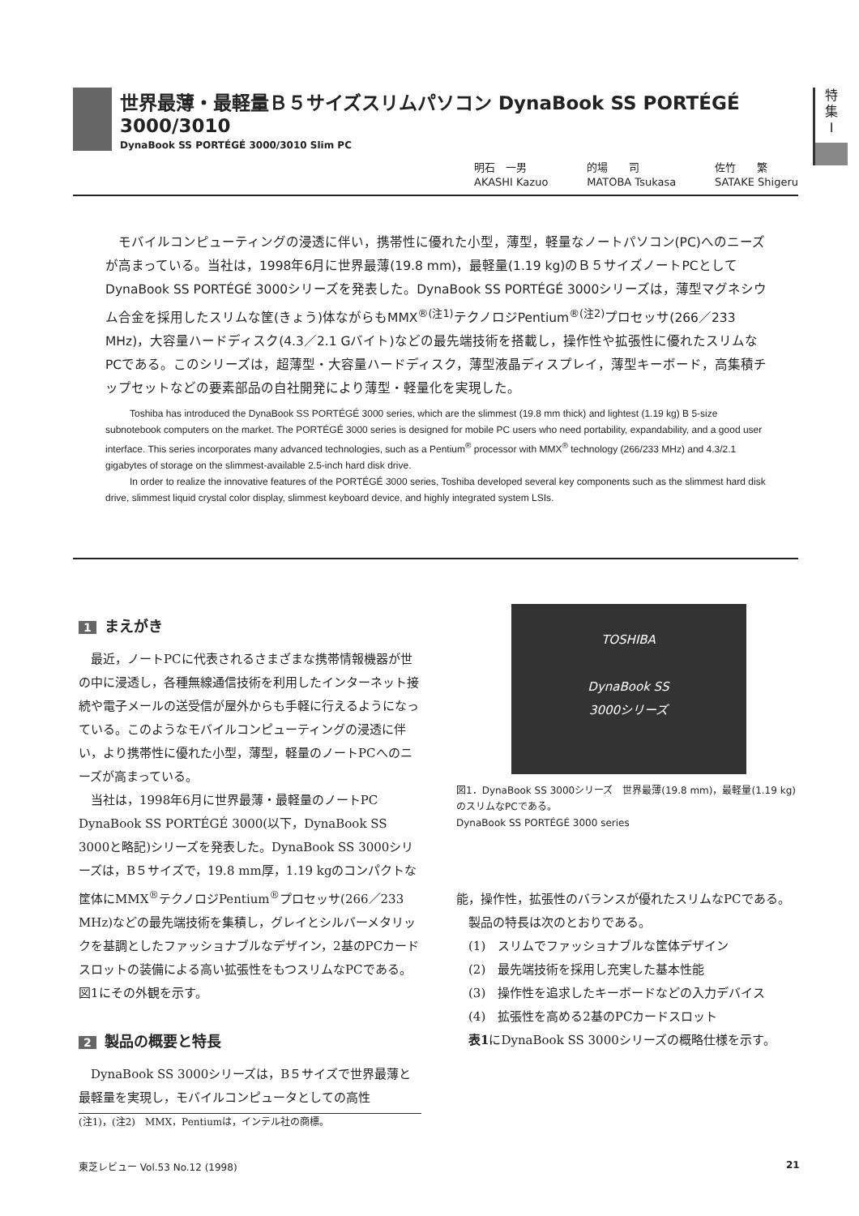世界最薄・最軽量Ｂ５サイズスリムパソコン DynaBook SS PORTÉGÉ 3000/3010
DynaBook SS PORTÉGÉ 3000/3010 Slim PC
特
集
I
明石　一男
AKASHI Kazuo
的場　　司
MATOBA Tsukasa
佐竹　　繁
SATAKE Shigeru
モバイルコンピューティングの浸透に伴い，携帯性に優れた小型，薄型，軽量なノートパソコン(PC)へのニーズが高まっている。当社は，1998年6月に世界最薄(19.8 mm)，最軽量(1.19 kg)のＢ５サイズノートPCとしてDynaBook SS PORTÉGÉ 3000シリーズを発表した。DynaBook SS PORTÉGÉ 3000シリーズは，薄型マグネシウム合金を採用したスリムな筐(きょう)体ながらもMMX<sup>®(注1)</sup>テクノロジPentium<sup>®(注2)</sup>プロセッサ(266／233 MHz)，大容量ハードディスク(4.3／2.1 Gバイト)などの最先端技術を搭載し，操作性や拡張性に優れたスリムなPCである。このシリーズは，超薄型・大容量ハードディスク，薄型液晶ディスプレイ，薄型キーボード，高集積チップセットなどの要素部品の自社開発により薄型・軽量化を実現した。
Toshiba has introduced the DynaBook SS PORTÉGÉ 3000 series, which are the slimmest (19.8 mm thick) and lightest (1.19 kg) B 5-size subnotebook computers on the market. The PORTÉGÉ 3000 series is designed for mobile PC users who need portability, expandability, and a good user interface. This series incorporates many advanced technologies, such as a Pentium<sup>®</sup> processor with MMX<sup>®</sup> technology (266/233 MHz) and 4.3/2.1 gigabytes of storage on the slimmest-available 2.5-inch hard disk drive.
In order to realize the innovative features of the PORTÉGÉ 3000 series, Toshiba developed several key components such as the slimmest hard disk drive, slimmest liquid crystal color display, slimmest keyboard device, and highly integrated system LSIs.
1 まえがき
最近，ノートPCに代表されるさまざまな携帯情報機器が世の中に浸透し，各種無線通信技術を利用したインターネット接続や電子メールの送受信が屋外からも手軽に行えるようになっている。このようなモバイルコンピューティングの浸透に伴い，より携帯性に優れた小型，薄型，軽量のノートPCへのニーズが高まっている。
当社は，1998年6月に世界最薄・最軽量のノートPC DynaBook SS PORTÉGÉ 3000(以下，DynaBook SS 3000と略記)シリーズを発表した。DynaBook SS 3000シリーズは，B５サイズで，19.8 mm厚，1.19 kgのコンパクトな筐体にMMX<sup>®</sup>テクノロジPentium<sup>®</sup>プロセッサ(266／233 MHz)などの最先端技術を集積し，グレイとシルバーメタリックを基調としたファッショナブルなデザイン，2基のPCカードスロットの装備による高い拡張性をもつスリムなPCである。図1にその外観を示す。
2 製品の概要と特長
DynaBook SS 3000シリーズは，B５サイズで世界最薄と最軽量を実現し，モバイルコンピュータとしての高性
(注1)，(注2)　MMX，Pentiumは，インテル社の商標。
TOSHIBA
DynaBook SS
3000シリーズ
図1．DynaBook SS 3000シリーズ　世界最薄(19.8 mm)，最軽量(1.19 kg)のスリムなPCである。
DynaBook SS PORTÉGÉ 3000 series
能，操作性，拡張性のバランスが優れたスリムなPCである。
製品の特長は次のとおりである。
(1)　スリムでファッショナブルな筐体デザイン
(2)　最先端技術を採用し充実した基本性能
(3)　操作性を追求したキーボードなどの入力デバイス
(4)　拡張性を高める2基のPCカードスロット
表1にDynaBook SS 3000シリーズの概略仕様を示す。
東芝レビュー Vol.53 No.12 (1998) 21